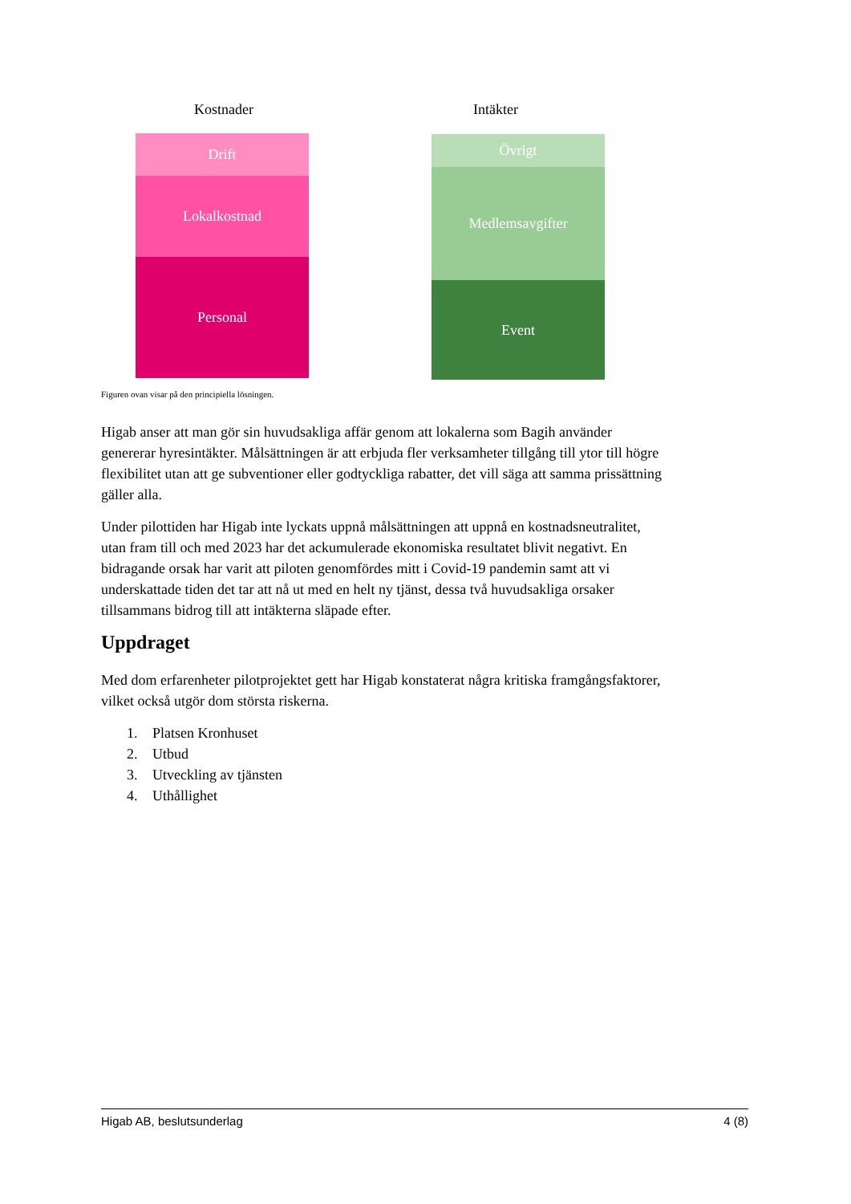Kostnader Intäkter
Drift
Lokalkostnad
Personal
Övrigt
Medlemsavgifter
Event
Figuren ovan visar på den principiella lösningen.
Higab anser att man gör sin huvudsakliga affär genom att lokalerna som Bagih använder genererar hyresintäkter. Målsättningen är att erbjuda fler verksamheter tillgång till ytor till högre flexibilitet utan att ge subventioner eller godtyckliga rabatter, det vill säga att samma prissättning gäller alla.
Under pilottiden har Higab inte lyckats uppnå målsättningen att uppnå en kostnadsneutralitet, utan fram till och med 2023 har det ackumulerade ekonomiska resultatet blivit negativt. En bidragande orsak har varit att piloten genomfördes mitt i Covid-19 pandemin samt att vi underskattade tiden det tar att nå ut med en helt ny tjänst, dessa två huvudsakliga orsaker tillsammans bidrog till att intäkterna släpade efter.
Uppdraget
Med dom erfarenheter pilotprojektet gett har Higab konstaterat några kritiska framgångsfaktorer, vilket också utgör dom största riskerna.
1. Platsen Kronhuset
2. Utbud
3. Utveckling av tjänsten
4. Uthållighet
Higab AB, beslutsunderlag 4 (8)